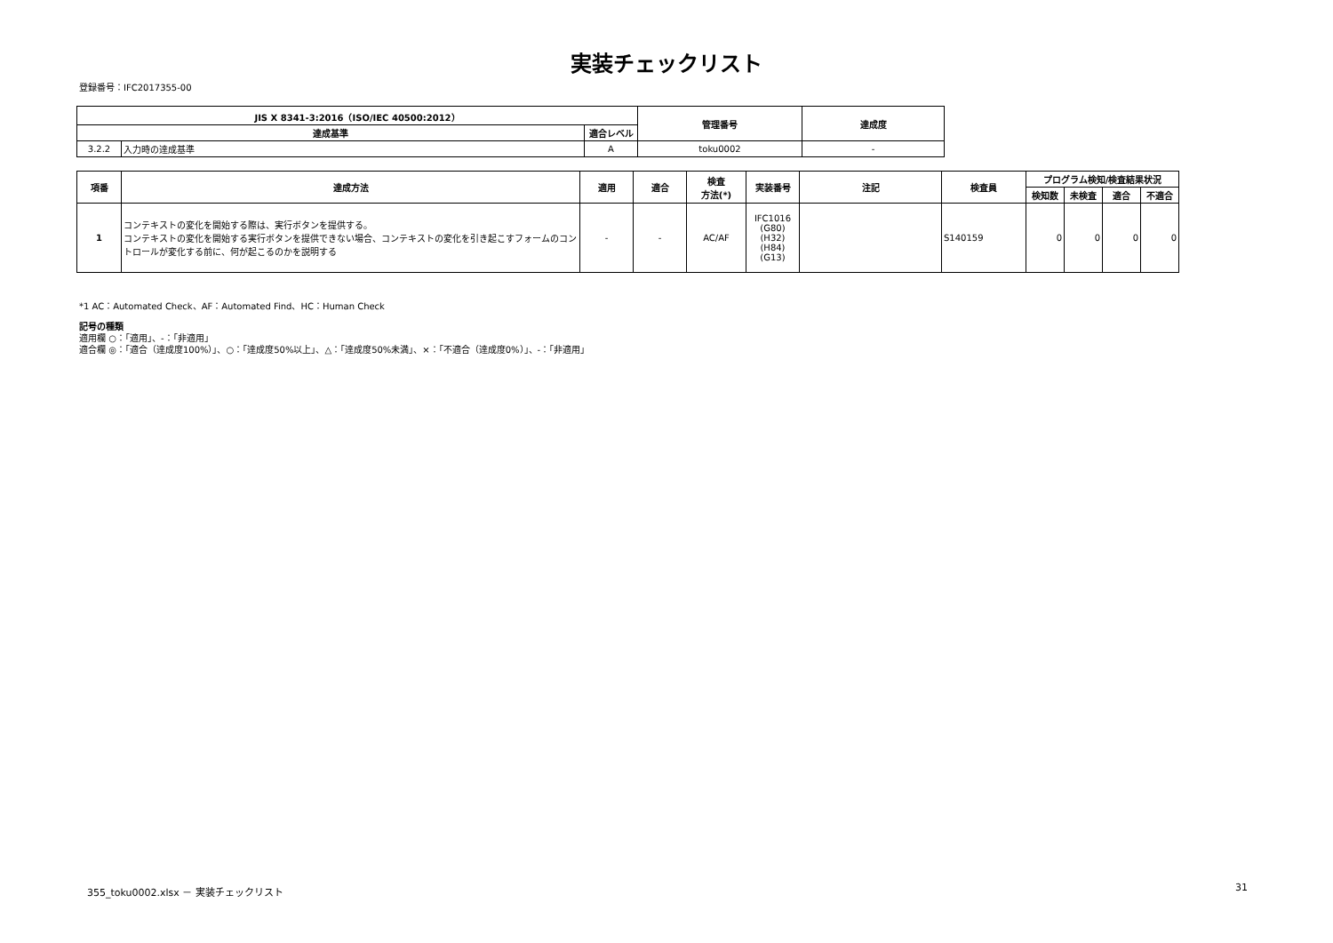実装チェックリスト
登録番号：IFC2017355-00
| JIS X 8341-3:2016（ISO/IEC 40500:2012） | | | 管理番号 | 達成度 |
| --- | --- | --- | --- | --- |
| 達成基準 | | 適合レベル | | |
| 3.2.2 | 入力時の達成基準 | A | toku0002 | - |
| 項番 | 達成方法 | 適用 | 適合 | 検査 方法(*) | 実装番号 | 注記 | 検査員 | プログラム検知/検査結果状況 | | | |
| --- | --- | --- | --- | --- | --- | --- | --- | --- | --- | --- | --- |
| | | | | | | | | 検知数 | 未検査 | 適合 | 不適合 |
| 1 | コンテキストの変化を開始する際は、実行ボタンを提供する。 コンテキストの変化を開始する実行ボタンを提供できない場合、コンテキストの変化を引き起こすフォームのコントロールが変化する前に、何が起こるのかを説明する | - | - | AC/AF | IFC1016 (G80) (H32) (H84) (G13) | | S140159 | 0 | 0 | 0 | 0 |
*1 AC：Automated Check、AF：Automated Find、HC：Human Check
記号の種類
適用欄 ○：「適用」、-：「非適用」
適合欄 ◎：「適合（達成度100%）」、○：「達成度50%以上」、△：「達成度50%未満」、×：「不適合（達成度0%）」、-：「非適用」
355_toku0002.xlsx － 実装チェックリスト 31